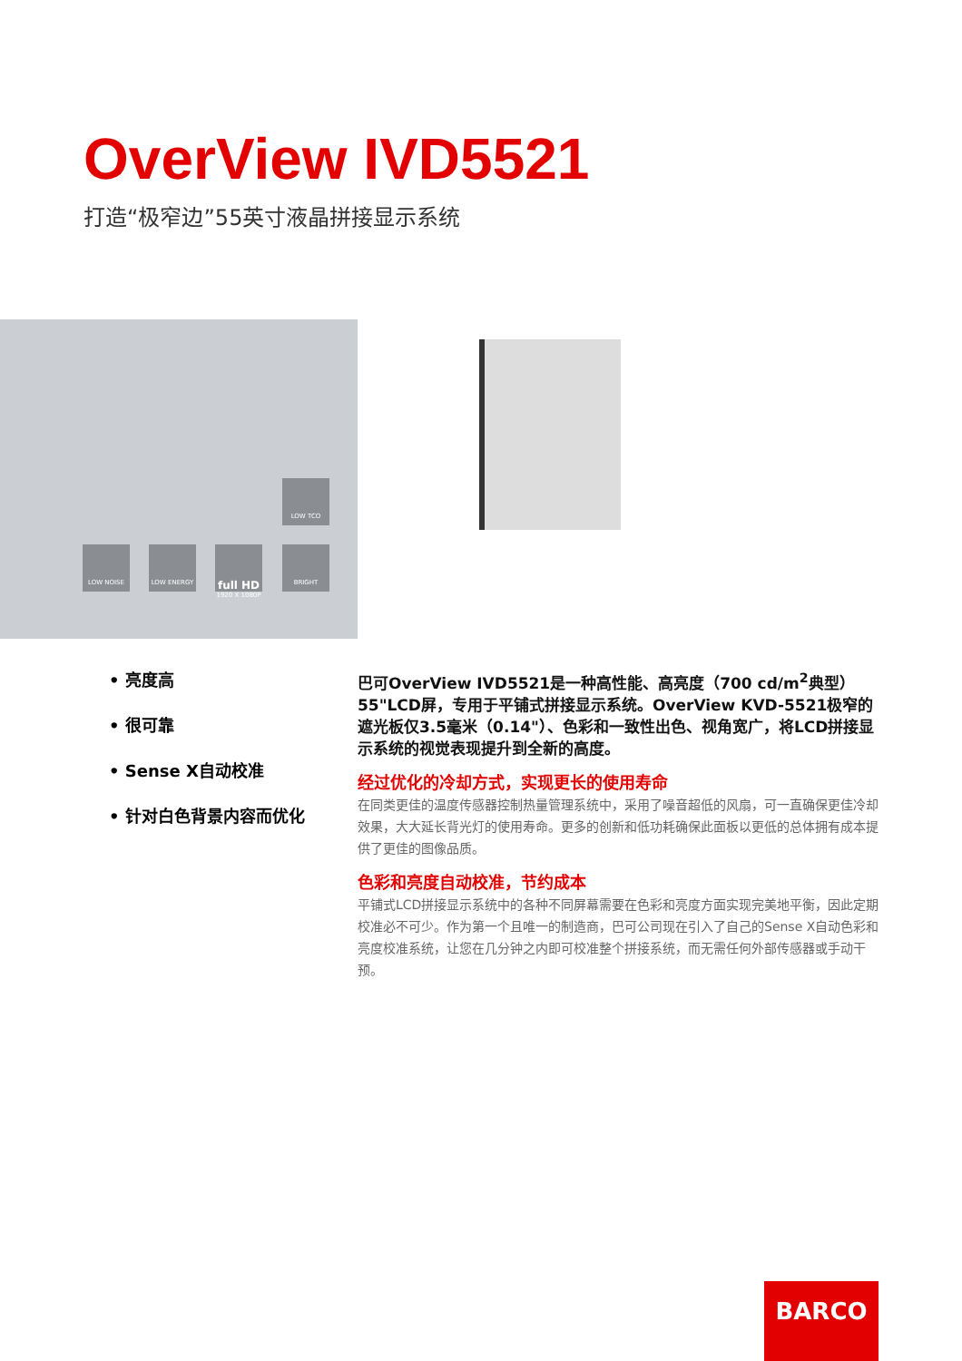OverView IVD5521
打造“极窄边”55英寸液晶拼接显示系统
LOW TCO
LOW NOISE LOW ENERGY
full HD
1920 X 1080P
BRIGHT
• 亮度高
• 很可靠
• Sense X自动校准
• 针对白色背景内容而优化
巴可OverView IVD5521是一种高性能、高亮度（700 cd/m<sup>2</sup>典型）55"LCD屏，专用于平铺式拼接显示系统。OverView KVD-5521极窄的遮光板仅3.5毫米（0.14"）、色彩和一致性出色、视角宽广，将LCD拼接显示系统的视觉表现提升到全新的高度。
经过优化的冷却方式，实现更长的使用寿命
在同类更佳的温度传感器控制热量管理系统中，采用了噪音超低的风扇，可一直确保更佳冷却效果，大大延长背光灯的使用寿命。更多的创新和低功耗确保此面板以更低的总体拥有成本提供了更佳的图像品质。
色彩和亮度自动校准，节约成本
平铺式LCD拼接显示系统中的各种不同屏幕需要在色彩和亮度方面实现完美地平衡，因此定期校准必不可少。作为第一个且唯一的制造商，巴可公司现在引入了自己的Sense X自动色彩和亮度校准系统，让您在几分钟之内即可校准整个拼接系统，而无需任何外部传感器或手动干预。
BARCO